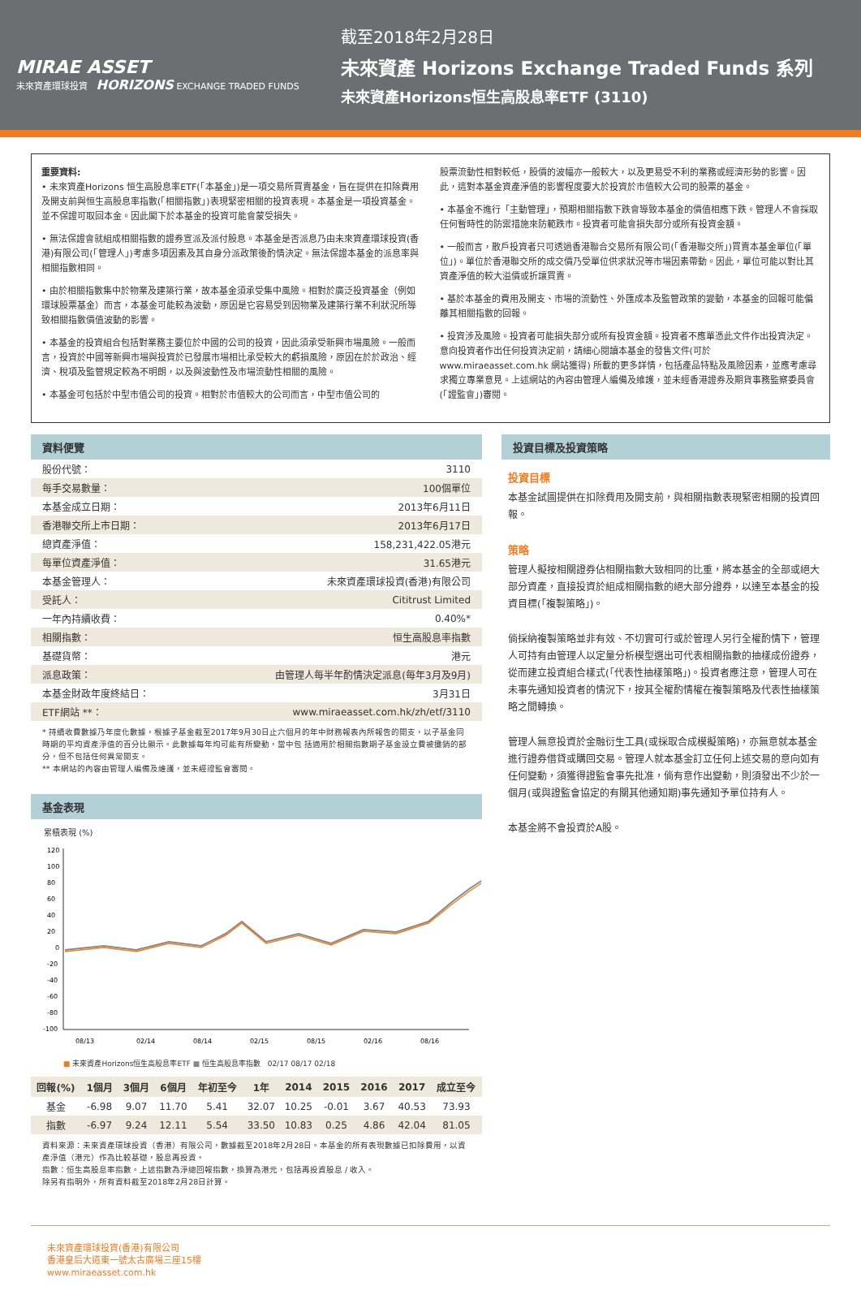MIRAE ASSET
未來資產環球投資 HORIZONS EXCHANGE TRADED FUNDS
截至2018年2月28日
未來資產 Horizons Exchange Traded Funds 系列
未來資產Horizons恒生高股息率ETF (3110)
重要資料:
• 未來資產Horizons 恒生高股息率ETF(「本基金」)是一項交易所買賣基金，旨在提供在扣除費用及開支前與恒生高股息率指數(「相關指數」)表現緊密相關的投資表現。本基金是一項投資基金。並不保證可取回本金。因此閣下於本基金的投資可能會蒙受損失。
• 無法保證會就組成相關指數的證券宣派及派付股息。本基金是否派息乃由未來資產環球投資(香港)有限公司(「管理人」)考慮多項因素及其自身分派政策後酌情決定。無法保證本基金的派息率與相關指數相同。
• 由於相關指數集中於物業及建築行業，故本基金須承受集中風險。相對於廣泛投資基金（例如環球股票基金）而言，本基金可能較為波動，原因是它容易受到因物業及建築行業不利狀況所導致相關指數價值波動的影響。
• 本基金的投資組合包括對業務主要位於中國的公司的投資，因此須承受新興市場風險。一般而言，投資於中國等新興市場與投資於已發展市場相比承受較大的虧損風險，原因在於於政治、經濟、稅項及監管規定較為不明朗，以及與波動性及市場流動性相關的風險。
• 本基金可包括於中型市值公司的投資。相對於市值較大的公司而言，中型市值公司的
股票流動性相對較低，股價的波幅亦一般較大，以及更易受不利的業務或經濟形勢的影響。因此，這對本基金資產淨值的影響程度要大於投資於市值較大公司的股票的基金。
• 本基金不進行「主動管理」，預期相關指數下跌會導致本基金的價值相應下跌。管理人不會採取任何暫時性的防禦措施來防範跌市。投資者可能會損失部分或所有投資金額。
• 一般而言，散戶投資者只可透過香港聯合交易所有限公司(「香港聯交所」)買賣本基金單位(「單位」)。單位於香港聯交所的成交價乃受單位供求狀況等市場因素帶動。因此，單位可能以對比其資產淨值的較大溢價或折讓買賣。
• 基於本基金的費用及開支、市場的流動性、外匯成本及監管政策的變動，本基金的回報可能偏離其相關指數的回報。
• 投資涉及風險。投資者可能損失部分或所有投資金額。投資者不應單憑此文件作出投資決定。意向投資者作出任何投資決定前，請細心閱讀本基金的發售文件(可於www.miraeasset.com.hk 網站獲得) 所載的更多詳情，包括產品特點及風險因素，並應考慮尋求獨立專業意見。上述網站的內容由管理人編備及維護，並未經香港證券及期貨事務監察委員會(「證監會」)審閱。
資料便覽
| 股份代號： | 3110 |
| 每手交易數量： | 100個單位 |
| 本基金成立日期： | 2013年6月11日 |
| 香港聯交所上市日期： | 2013年6月17日 |
| 總資產淨值： | 158,231,422.05港元 |
| 每單位資產淨值： | 31.65港元 |
| 本基金管理人： | 未來資產環球投資(香港)有限公司 |
| 受託人： | Cititrust Limited |
| 一年內持續收費： | 0.40%* |
| 相關指數： | 恒生高股息率指數 |
| 基礎貨幣： | 港元 |
| 派息政策： | 由管理人每半年酌情決定派息(每年3月及9月) |
| 本基金財政年度終結日： | 3月31日 |
| ETF網站 **： | www.miraeasset.com.hk/zh/etf/3110 |
* 持續收費數據乃年度化數據，根據子基金截至2017年9月30日止六個月的年中財務報表內所報告的開支，以子基金同時期的平均資產淨值的百分比顯示。此數據每年均可能有所變動，當中包 括適用於相關指數期子基金設立費被攤銷的部分，但不包括任何異常開支。
** 本網站的內容由管理人編備及維護，並未經證監會審閱。
基金表現
累積表現 (%)
120
100
80
60
40
20
0
-20
-40
-60
-80
-100
08/13
02/14
08/14
02/15
08/15
02/16
08/16
■ 未來資產Horizons恒生高股息率ETF ■ 恒生高股息率指數 02/17 08/17 02/18
| 回報(%) | 1個月 | 3個月 | 6個月 | 年初至今 | 1年 | 2014 | 2015 | 2016 | 2017 | 成立至今 |
| --- | --- | --- | --- | --- | --- | --- | --- | --- | --- | --- |
| 基金 | -6.98 | 9.07 | 11.70 | 5.41 | 32.07 | 10.25 | -0.01 | 3.67 | 40.53 | 73.93 |
| 指數 | -6.97 | 9.24 | 12.11 | 5.54 | 33.50 | 10.83 | 0.25 | 4.86 | 42.04 | 81.05 |
資料來源：未來資產環球投資（香港）有限公司，數據截至2018年2月28日。本基金的所有表現數據已扣除費用，以資產淨值（港元）作為比較基礎，股息再投資。
指數：恒生高股息率指數。上述指數為淨總回報指數，換算為港元，包括再投資股息 / 收入。
除另有指明外，所有資料截至2018年2月28日計算。
投資目標及投資策略
投資目標
本基金試圖提供在扣除費用及開支前，與相關指數表現緊密相關的投資回報。
策略
管理人擬按相關證券佔相關指數大致相同的比重，將本基金的全部或絕大部分資產，直接投資於組成相關指數的絕大部分證券，以達至本基金的投資目標(「複製策略」)。
倘採納複製策略並非有效、不切實可行或於管理人另行全權酌情下，管理人可持有由管理人以定量分析模型選出可代表相關指數的抽樣成份證券，從而建立投資組合樣式(「代表性抽樣策略」)。投資者應注意，管理人可在未事先通知投資者的情況下，按其全權酌情權在複製策略及代表性抽樣策略之間轉換。
管理人無意投資於金融衍生工具(或採取合成模擬策略)，亦無意就本基金進行證券借貸或購回交易。管理人就本基金訂立任何上述交易的意向如有任何變動，須獲得證監會事先批准，倘有意作出變動，則須發出不少於一個月(或與證監會協定的有關其他通知期)事先通知予單位持有人。
本基金將不會投資於A股。
未來資產環球投資(香港)有限公司
香港皇后大道東一號太古廣場三座15樓
www.miraeasset.com.hk